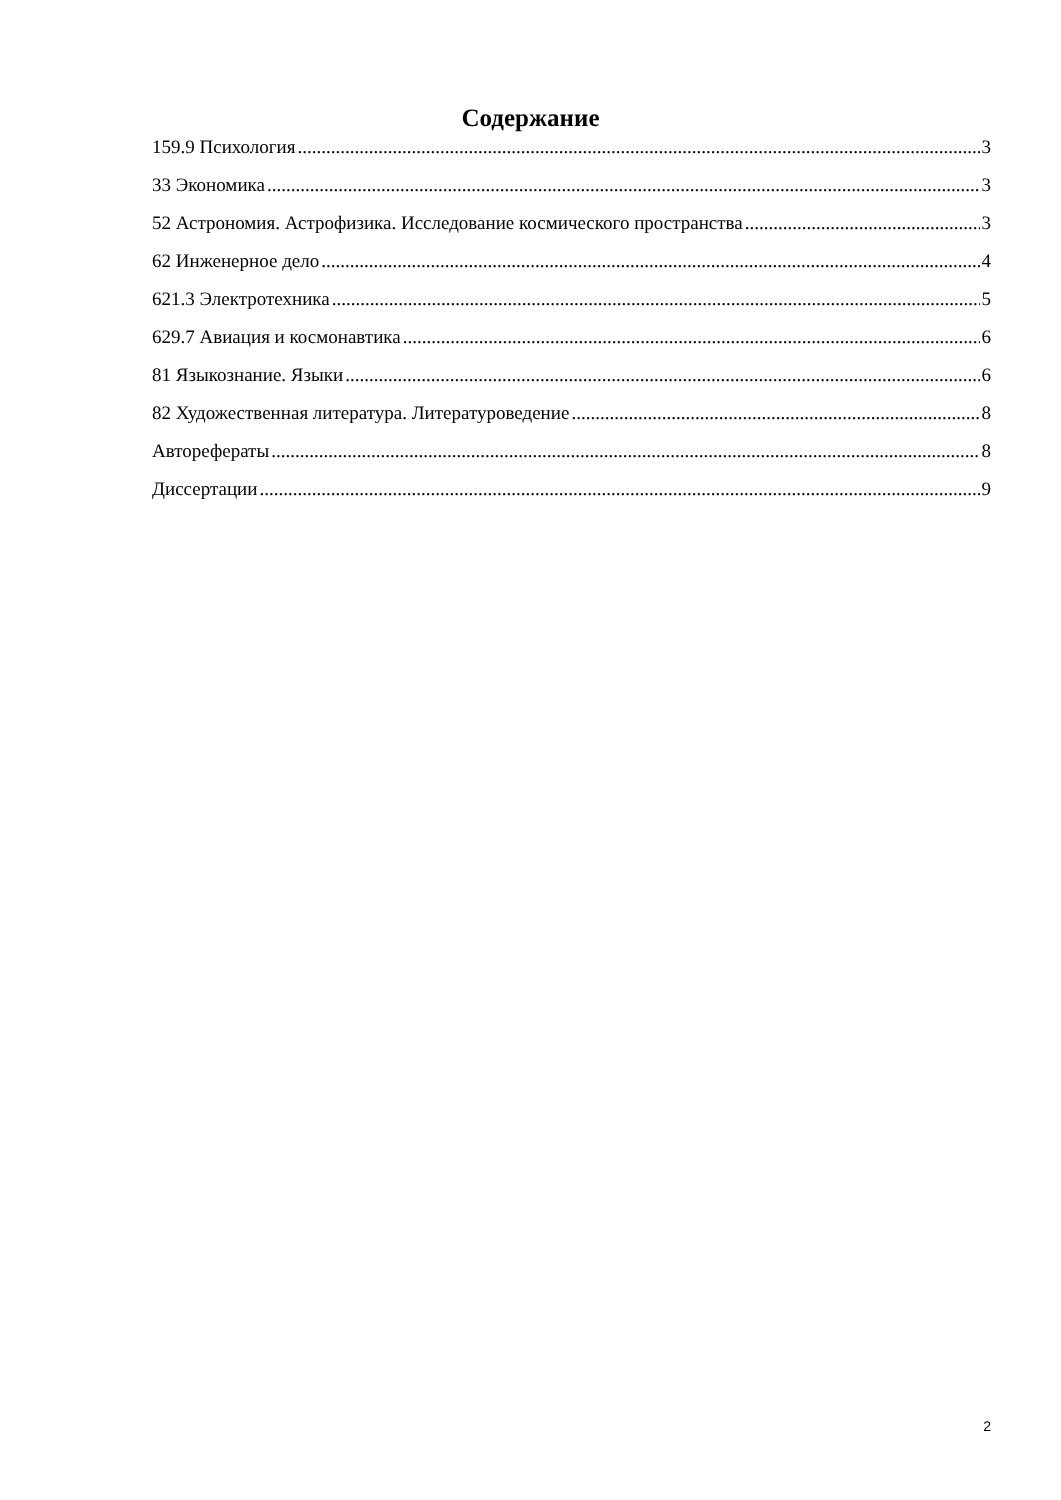Содержание
159.9 Психология 3
33 Экономика 3
52 Астрономия. Астрофизика. Исследование космического пространства 3
62 Инженерное дело 4
621.3 Электротехника 5
629.7 Авиация и космонавтика 6
81 Языкознание. Языки 6
82 Художественная литература. Литературоведение 8
Авторефераты 8
Диссертации 9
2